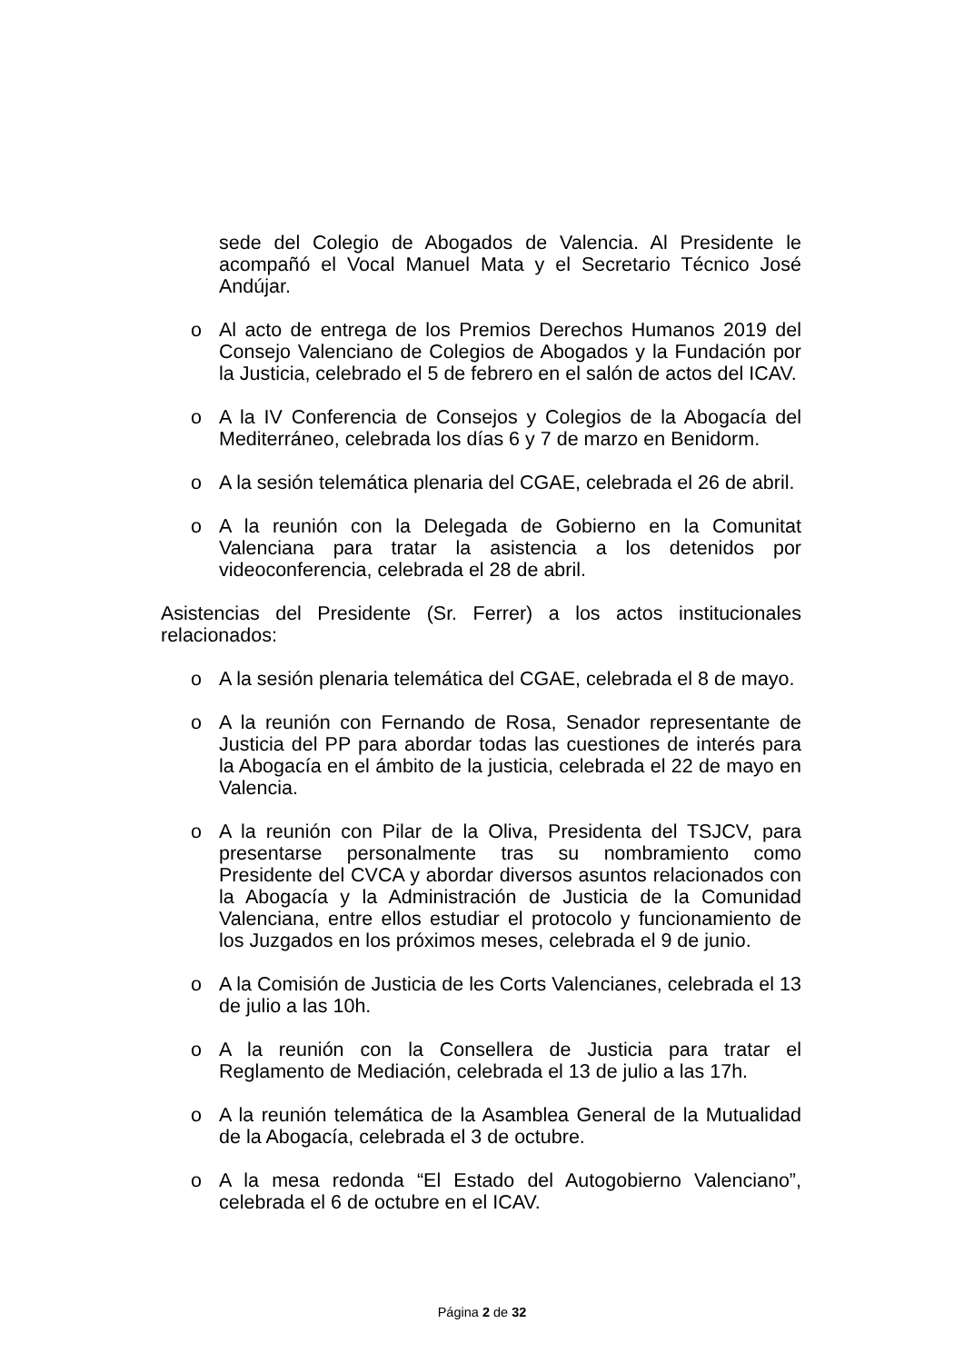sede del Colegio de Abogados de Valencia. Al Presidente le acompañó el Vocal Manuel Mata y el Secretario Técnico José Andújar.
o Al acto de entrega de los Premios Derechos Humanos 2019 del Consejo Valenciano de Colegios de Abogados y la Fundación por la Justicia, celebrado el 5 de febrero en el salón de actos del ICAV.
o A la IV Conferencia de Consejos y Colegios de la Abogacía del Mediterráneo, celebrada los días 6 y 7 de marzo en Benidorm.
o A la sesión telemática plenaria del CGAE, celebrada el 26 de abril.
o A la reunión con la Delegada de Gobierno en la Comunitat Valenciana para tratar la asistencia a los detenidos por videoconferencia, celebrada el 28 de abril.
Asistencias del Presidente (Sr. Ferrer) a los actos institucionales relacionados:
o A la sesión plenaria telemática del CGAE, celebrada el 8 de mayo.
o A la reunión con Fernando de Rosa, Senador representante de Justicia del PP para abordar todas las cuestiones de interés para la Abogacía en el ámbito de la justicia, celebrada el 22 de mayo en Valencia.
o A la reunión con Pilar de la Oliva, Presidenta del TSJCV, para presentarse personalmente tras su nombramiento como Presidente del CVCA y abordar diversos asuntos relacionados con la Abogacía y la Administración de Justicia de la Comunidad Valenciana, entre ellos estudiar el protocolo y funcionamiento de los Juzgados en los próximos meses, celebrada el 9 de junio.
o A la Comisión de Justicia de les Corts Valencianes, celebrada el 13 de julio a las 10h.
o A la reunión con la Consellera de Justicia para tratar el Reglamento de Mediación, celebrada el 13 de julio a las 17h.
o A la reunión telemática de la Asamblea General de la Mutualidad de la Abogacía, celebrada el 3 de octubre.
o A la mesa redonda “El Estado del Autogobierno Valenciano”, celebrada el 6 de octubre en el ICAV.
Página 2 de 32